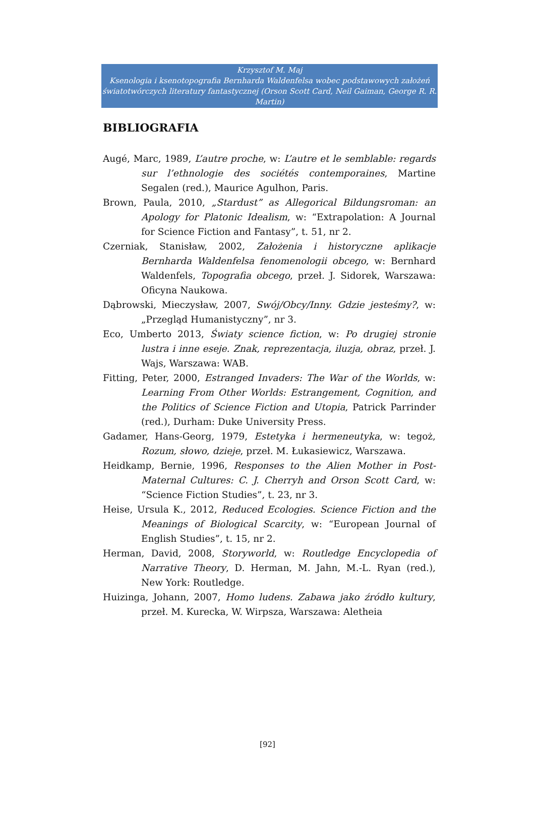Krzysztof M. Maj
Ksenologia i ksenotopografia Bernharda Waldenfelsa wobec podstawowych założeń światotwórczych literatury fantastycznej (Orson Scott Card, Neil Gaiman, George R. R. Martin)
BIBLIOGRAFIA
Augé, Marc, 1989, L’autre proche, w: L’autre et le semblable: regards sur l’ethnologie des sociétés contemporaines, Martine Segalen (red.), Maurice Agulhon, Paris.
Brown, Paula, 2010, „Stardust” as Allegorical Bildungsroman: an Apology for Platonic Idealism, w: “Extrapolation: A Journal for Science Fiction and Fantasy”, t. 51, nr 2.
Czerniak, Stanisław, 2002, Założenia i historyczne aplikacje Bernharda Waldenfelsa fenomenologii obcego, w: Bernhard Waldenfels, Topografia obcego, przeł. J. Sidorek, Warszawa: Oficyna Naukowa.
Dąbrowski, Mieczysław, 2007, Swój/Obcy/Inny. Gdzie jesteśmy?, w: „Przegląd Humanistyczny”, nr 3.
Eco, Umberto 2013, Światy science fiction, w: Po drugiej stronie lustra i inne eseje. Znak, reprezentacja, iluzja, obraz, przeł. J. Wajs, Warszawa: WAB.
Fitting, Peter, 2000, Estranged Invaders: The War of the Worlds, w: Learning From Other Worlds: Estrangement, Cognition, and the Politics of Science Fiction and Utopia, Patrick Parrinder (red.), Durham: Duke University Press.
Gadamer, Hans-Georg, 1979, Estetyka i hermeneutyka, w: tegoż, Rozum, słowo, dzieje, przeł. M. Łukasiewicz, Warszawa.
Heidkamp, Bernie, 1996, Responses to the Alien Mother in Post-Maternal Cultures: C. J. Cherryh and Orson Scott Card, w: “Science Fiction Studies”, t. 23, nr 3.
Heise, Ursula K., 2012, Reduced Ecologies. Science Fiction and the Meanings of Biological Scarcity, w: “European Journal of English Studies”, t. 15, nr 2.
Herman, David, 2008, Storyworld, w: Routledge Encyclopedia of Narrative Theory, D. Herman, M. Jahn, M.-L. Ryan (red.), New York: Routledge.
Huizinga, Johann, 2007, Homo ludens. Zabawa jako źródło kultury, przeł. M. Kurecka, W. Wirpsza, Warszawa: Aletheia
[92]